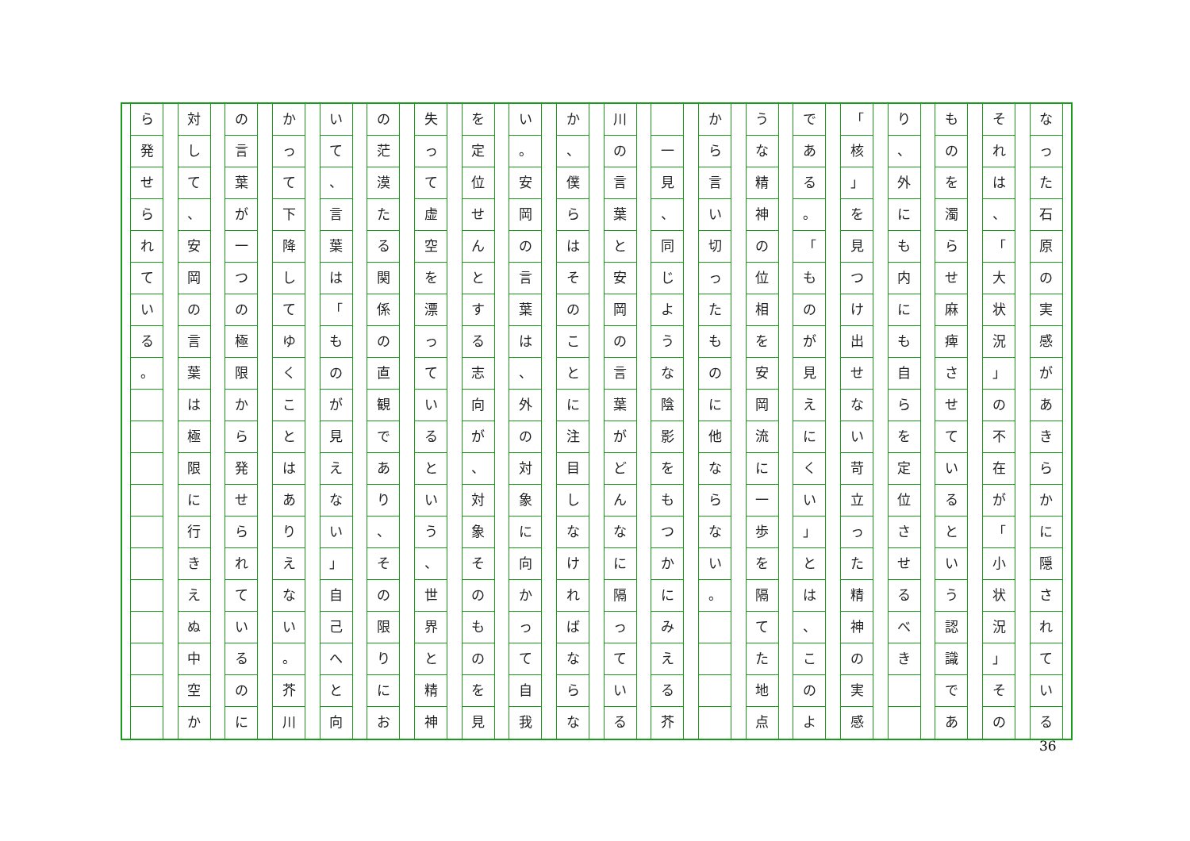なった石原の実感があきらかに隠されている
それは
、
「
大状況
」
の不在が
「
小状況
」
その
ものを濁らせ麻痺させているという認識であ
り
、
外にも内にも自らを定位させるべき
「
核
」
を見つけ出せない苛立った精神の実感
である
。
「
ものが見えにくい
」
とは
、
このよ
うな精神の位相を安岡流に一歩を隔てた地点
から言い切ったものに他ならない
。
一見
、
同じような陰影をもつかにみえる芥
川の言葉と安岡の言葉がどんなに隔っている
か
、
僕らはそのことに注目しなければならな
い
。
安岡の言葉は
、
外の対象に向かって自我
を定位せんとする志向が
、
対象そのものを見
失って虚空を漂っているという
、
世界と精神
の茫漠たる関係の直観であり
、
その限りにお
いて
、
言葉は
「
ものが見えない
」
自己へと向
かって下降してゆくことはありえない
。
芥川
の言葉が一つの極限から発せられているのに
対して
、
安岡の言葉は極限に行きえぬ中空か
ら発せられている
。
36